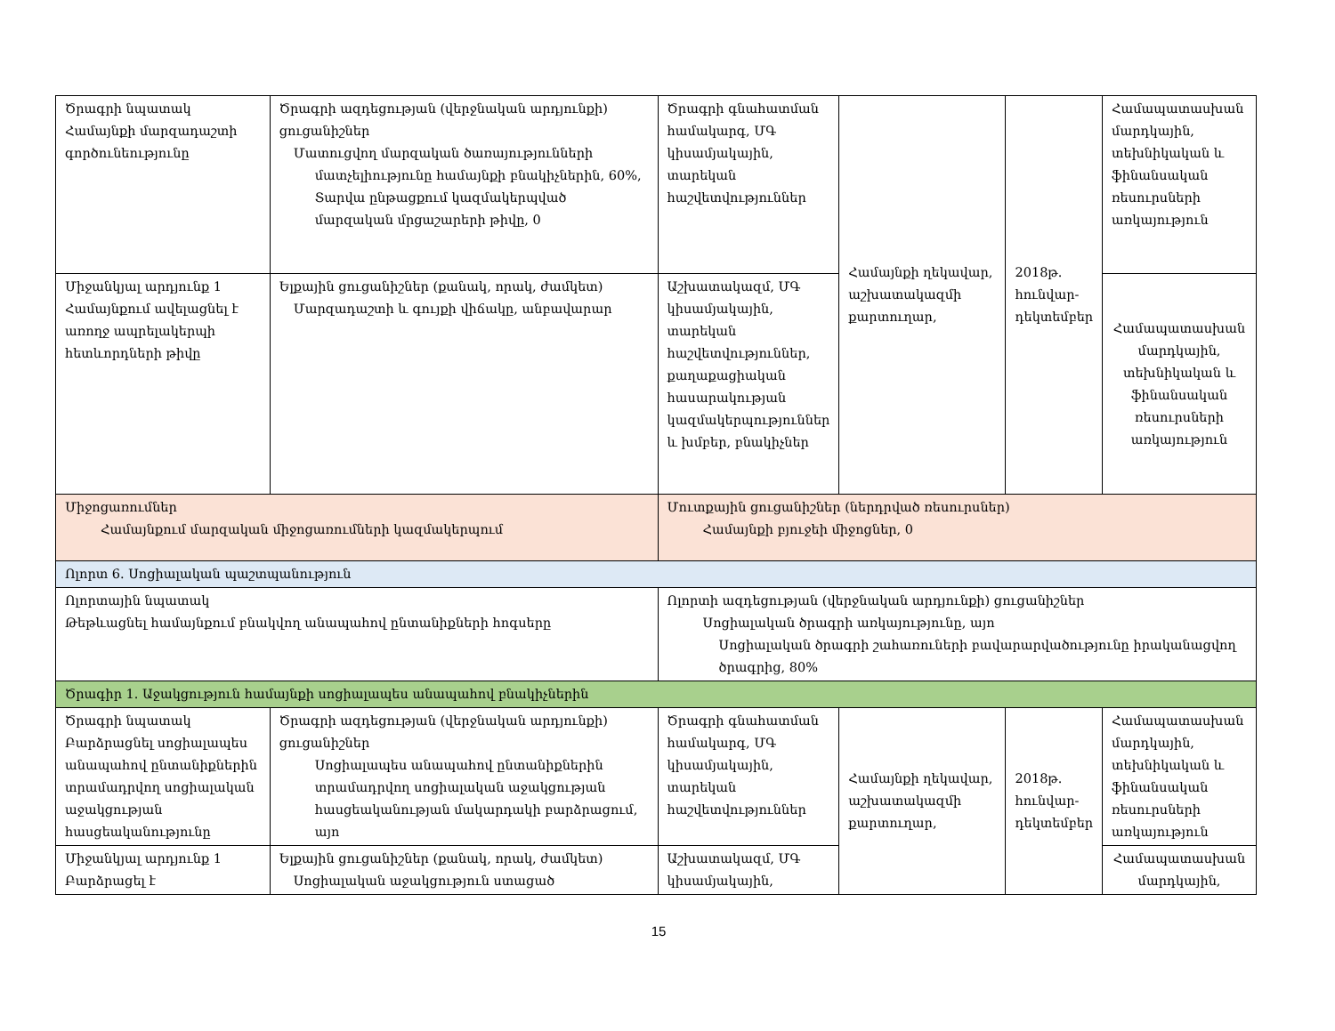| Ծրագրի նպատակ Համայնքի մարզադաշտի գործունեությունը | Ծրագրի ազդեցության (վերջնական արդյունքի) ցուցանիշներ Մատուցվող մարզական ծառայությունների մատչելիությունը համայնքի բնակիչներին, 60%, Տարվա ընթացքում կազմակերպված մարզական մրցաշարերի թիվը, 0 | Ծրագրի գնահատման համակարգ, ՄԳ կիսամյակային, տարեկան հաշվետվություններ | Համայնքի ղեկավար, աշխատակազմի քարտուղար, | 2018թ. հունվար-դեկտեմբեր | Համապատասխան մարդկային, տեխնիկական և ֆինանսական ռեսուրսների առկայություն |
| Միջանկյալ արդյունք 1 Համայնքում ավելացնել է առողջ ապրելակերպի հետևորդների թիվը | Ելքային ցուցանիշներ (քանակ, որակ, ժամկետ) Մարզադաշտի և գույքի վիճակը, անբավարար | Աշխատակազմ, ՄԳ կիսամյակային, տարեկան հաշվետվություններ, քաղաքացիական հասարակության կազմակերպություններ և խմբեր, բնակիչներ | | | Համապատասխան մարդկային, տեխնիկական և ֆինանսական ռեսուրսների առկայություն |
| Միջոցառումներ Համայնքում մարզական միջոցառումների կազմակերպում | | Մուտքային ցուցանիշներ (ներդրված ռեսուրսներ) Համայնքի բյուջեի միջոցներ, 0 | | | |
| Ոլորտ 6. Սոցիալական պաշտպանություն | | | | | |
| Ոլորտային նպատակ Թեթևացնել համայնքում բնակվող անապահով ընտանիքների հոգսերը | | Ոլորտի ազդեցության (վերջնական արդյունքի) ցուցանիշներ Սոցիալական ծրագրի առկայությունը, այո Սոցիալական ծրագրի շահառուների բավարարվածությունը իրականացվող ծրագրից, 80% | | | |
| Ծրագիր 1. Աջակցություն համայնքի սոցիալապես անապահով բնակիչներին | | | | | |
| Ծրագրի նպատակ Բարձրացնել սոցիալապես անապահով ընտանիքներին տրամադրվող սոցիալական աջակցության հասցեականությունը | Ծրագրի ազդեցության (վերջնական արդյունքի) ցուցանիշներ Սոցիալապես անապահով ընտանիքներին տրամադրվող սոցիալական աջակցության հասցեականության մակարդակի բարձրացում, այո | Ծրագրի գնահատման համակարգ, ՄԳ կիսամյակային, տարեկան հաշվետվություններ | Համայնքի ղեկավար, աշխատակազմի քարտուղար, | 2018թ. հունվար-դեկտեմբեր | Համապատասխան մարդկային, տեխնիկական և ֆինանսական ռեսուրսների առկայություն |
| Միջանկյալ արդյունք 1 Բարձրացել է | Ելքային ցուցանիշներ (քանակ, որակ, ժամկետ) Սոցիալական աջակցություն ստացած | Աշխատակազմ, ՄԳ կիսամյակային, | | | Համապատասխան մարդկային, |
15